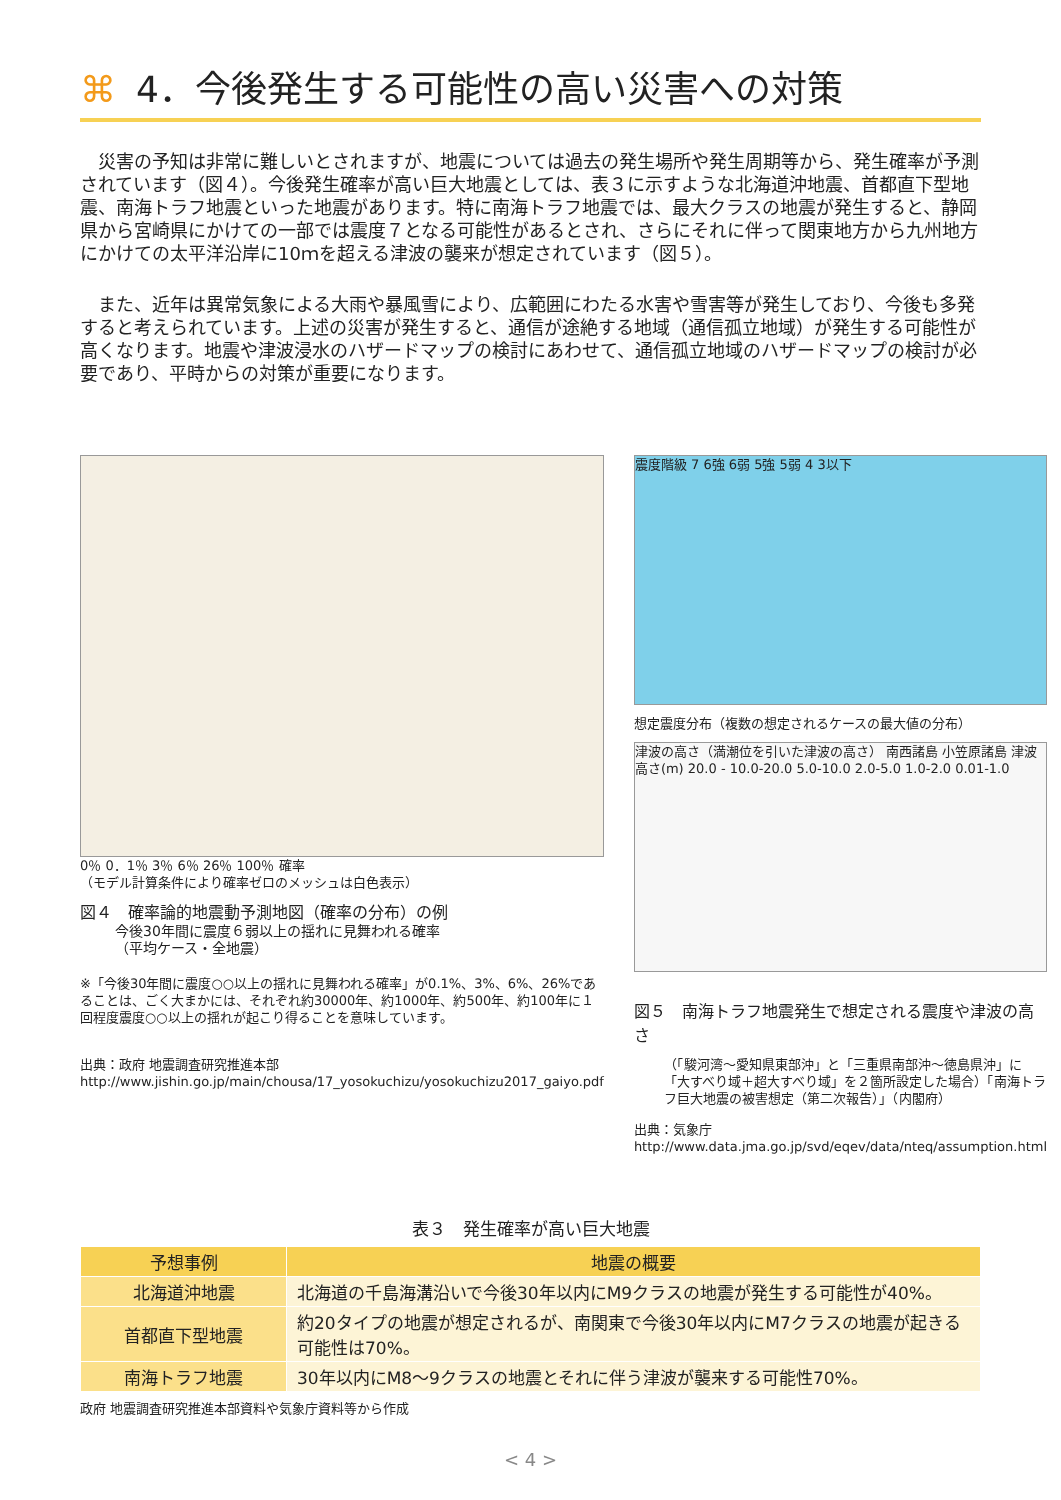⌘ 4．今後発生する可能性の高い災害への対策
災害の予知は非常に難しいとされますが、地震については過去の発生場所や発生周期等から、発生確率が予測されています（図４）。今後発生確率が高い巨大地震としては、表３に示すような北海道沖地震、首都直下型地震、南海トラフ地震といった地震があります。特に南海トラフ地震では、最大クラスの地震が発生すると、静岡県から宮崎県にかけての一部では震度７となる可能性があるとされ、さらにそれに伴って関東地方から九州地方にかけての太平洋沿岸に10ｍを超える津波の襲来が想定されています（図５）。
また、近年は異常気象による大雨や暴風雪により、広範囲にわたる水害や雪害等が発生しており、今後も多発すると考えられています。上述の災害が発生すると、通信が途絶する地域（通信孤立地域）が発生する可能性が高くなります。地震や津波浸水のハザードマップの検討にあわせて、通信孤立地域のハザードマップの検討が必要であり、平時からの対策が重要になります。
0％ 0．1％ 3％ 6％ 26％ 100％ 確率
（モデル計算条件により確率ゼロのメッシュは白色表示）
図４　確率論的地震動予測地図（確率の分布）の例
今後30年間に震度６弱以上の揺れに見舞われる確率
（平均ケース・全地震）
※「今後30年間に震度○○以上の揺れに見舞われる確率」が0.1%、3%、6%、26%であることは、ごく大まかには、それぞれ約30000年、約1000年、約500年、約100年に１回程度震度○○以上の揺れが起こり得ることを意味しています。
出典：政府 地震調査研究推進本部
http://www.jishin.go.jp/main/chousa/17_yosokuchizu/yosokuchizu2017_gaiyo.pdf
震度階級 7 6強 6弱 5強 5弱 4 3以下
想定震度分布（複数の想定されるケースの最大値の分布）
津波の高さ（満潮位を引いた津波の高さ） 南西諸島 小笠原諸島 津波高さ(m) 20.0 - 10.0-20.0 5.0-10.0 2.0-5.0 1.0-2.0 0.01-1.0
図５　南海トラフ地震発生で想定される震度や津波の高さ
（「駿河湾～愛知県東部沖」と「三重県南部沖～徳島県沖」に「大すべり域＋超大すべり域」を２箇所設定した場合）「南海トラフ巨大地震の被害想定（第二次報告）」（内閣府）
出典：気象庁
http://www.data.jma.go.jp/svd/eqev/data/nteq/assumption.html
表３　発生確率が高い巨大地震
| 予想事例 | 地震の概要 |
| --- | --- |
| 北海道沖地震 | 北海道の千島海溝沿いで今後30年以内にM9クラスの地震が発生する可能性が40%。 |
| 首都直下型地震 | 約20タイプの地震が想定されるが、南関東で今後30年以内にM7クラスの地震が起きる可能性は70%。 |
| 南海トラフ地震 | 30年以内にM8～9クラスの地震とそれに伴う津波が襲来する可能性70%。 |
政府 地震調査研究推進本部資料や気象庁資料等から作成
< 4 >